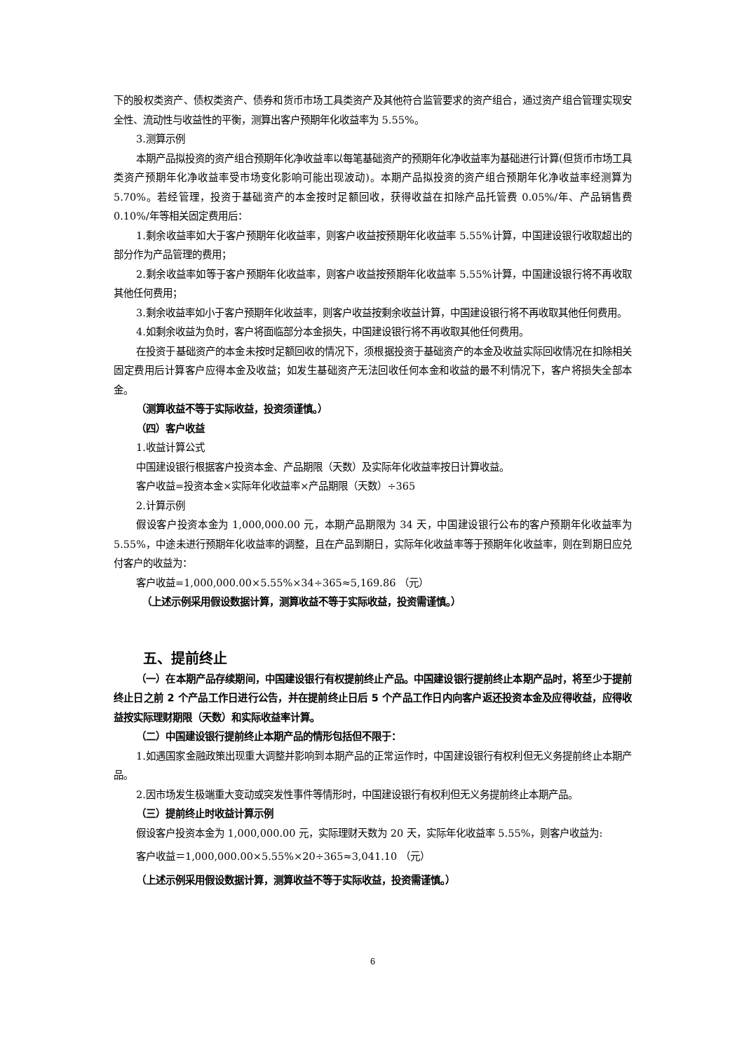下的股权类资产、债权类资产、债券和货币市场工具类资产及其他符合监管要求的资产组合，通过资产组合管理实现安全性、流动性与收益性的平衡，测算出客户预期年化收益率为 5.55%。
3.测算示例
本期产品拟投资的资产组合预期年化净收益率以每笔基础资产的预期年化净收益率为基础进行计算(但货币市场工具类资产预期年化净收益率受市场变化影响可能出现波动)。本期产品拟投资的资产组合预期年化净收益率经测算为 5.70%。若经管理，投资于基础资产的本金按时足额回收，获得收益在扣除产品托管费 0.05%/年、产品销售费 0.10%/年等相关固定费用后：
1.剩余收益率如大于客户预期年化收益率，则客户收益按预期年化收益率 5.55%计算，中国建设银行收取超出的部分作为产品管理的费用；
2.剩余收益率如等于客户预期年化收益率，则客户收益按预期年化收益率 5.55%计算，中国建设银行将不再收取其他任何费用；
3.剩余收益率如小于客户预期年化收益率，则客户收益按剩余收益计算，中国建设银行将不再收取其他任何费用。
4.如剩余收益为负时，客户将面临部分本金损失，中国建设银行将不再收取其他任何费用。
在投资于基础资产的本金未按时足额回收的情况下，须根据投资于基础资产的本金及收益实际回收情况在扣除相关固定费用后计算客户应得本金及收益；如发生基础资产无法回收任何本金和收益的最不利情况下，客户将损失全部本金。
（测算收益不等于实际收益，投资须谨慎。）
（四）客户收益
1.收益计算公式
中国建设银行根据客户投资本金、产品期限（天数）及实际年化收益率按日计算收益。
客户收益=投资本金×实际年化收益率×产品期限（天数）÷365
2.计算示例
假设客户投资本金为 1,000,000.00 元，本期产品期限为 34 天，中国建设银行公布的客户预期年化收益率为 5.55%，中途未进行预期年化收益率的调整，且在产品到期日，实际年化收益率等于预期年化收益率，则在到期日应兑付客户的收益为：
客户收益=1,000,000.00×5.55%×34÷365≈5,169.86 （元）
（上述示例采用假设数据计算，测算收益不等于实际收益，投资需谨慎。）
五、提前终止
（一）在本期产品存续期间，中国建设银行有权提前终止产品。中国建设银行提前终止本期产品时，将至少于提前终止日之前 2 个产品工作日进行公告，并在提前终止日后 5 个产品工作日内向客户返还投资本金及应得收益，应得收益按实际理财期限（天数）和实际收益率计算。
（二）中国建设银行提前终止本期产品的情形包括但不限于：
1.如遇国家金融政策出现重大调整并影响到本期产品的正常运作时，中国建设银行有权利但无义务提前终止本期产品。
2.因市场发生极端重大变动或突发性事件等情形时，中国建设银行有权利但无义务提前终止本期产品。
（三）提前终止时收益计算示例
假设客户投资本金为 1,000,000.00 元，实际理财天数为 20 天，实际年化收益率 5.55%，则客户收益为:
客户收益＝1,000,000.00×5.55%×20÷365≈3,041.10 （元）
（上述示例采用假设数据计算，测算收益不等于实际收益，投资需谨慎。）
6